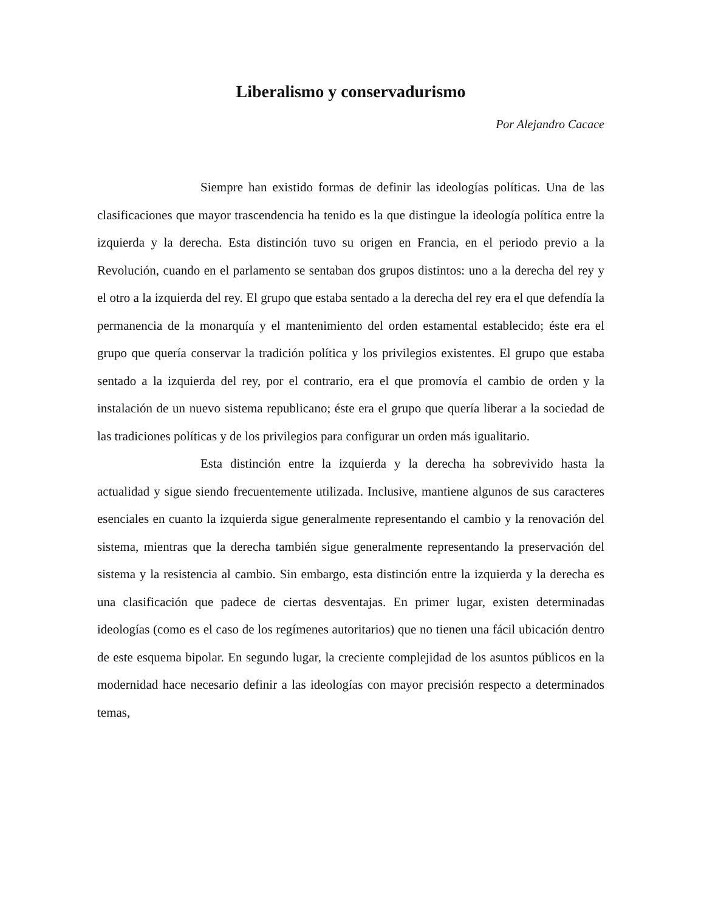Liberalismo y conservadurismo
Por Alejandro Cacace
Siempre han existido formas de definir las ideologías políticas. Una de las clasificaciones que mayor trascendencia ha tenido es la que distingue la ideología política entre la izquierda y la derecha. Esta distinción tuvo su origen en Francia, en el periodo previo a la Revolución, cuando en el parlamento se sentaban dos grupos distintos: uno a la derecha del rey y el otro a la izquierda del rey. El grupo que estaba sentado a la derecha del rey era el que defendía la permanencia de la monarquía y el mantenimiento del orden estamental establecido; éste era el grupo que quería conservar la tradición política y los privilegios existentes. El grupo que estaba sentado a la izquierda del rey, por el contrario, era el que promovía el cambio de orden y la instalación de un nuevo sistema republicano; éste era el grupo que quería liberar a la sociedad de las tradiciones políticas y de los privilegios para configurar un orden más igualitario.
Esta distinción entre la izquierda y la derecha ha sobrevivido hasta la actualidad y sigue siendo frecuentemente utilizada. Inclusive, mantiene algunos de sus caracteres esenciales en cuanto la izquierda sigue generalmente representando el cambio y la renovación del sistema, mientras que la derecha también sigue generalmente representando la preservación del sistema y la resistencia al cambio. Sin embargo, esta distinción entre la izquierda y la derecha es una clasificación que padece de ciertas desventajas. En primer lugar, existen determinadas ideologías (como es el caso de los regímenes autoritarios) que no tienen una fácil ubicación dentro de este esquema bipolar. En segundo lugar, la creciente complejidad de los asuntos públicos en la modernidad hace necesario definir a las ideologías con mayor precisión respecto a determinados temas,